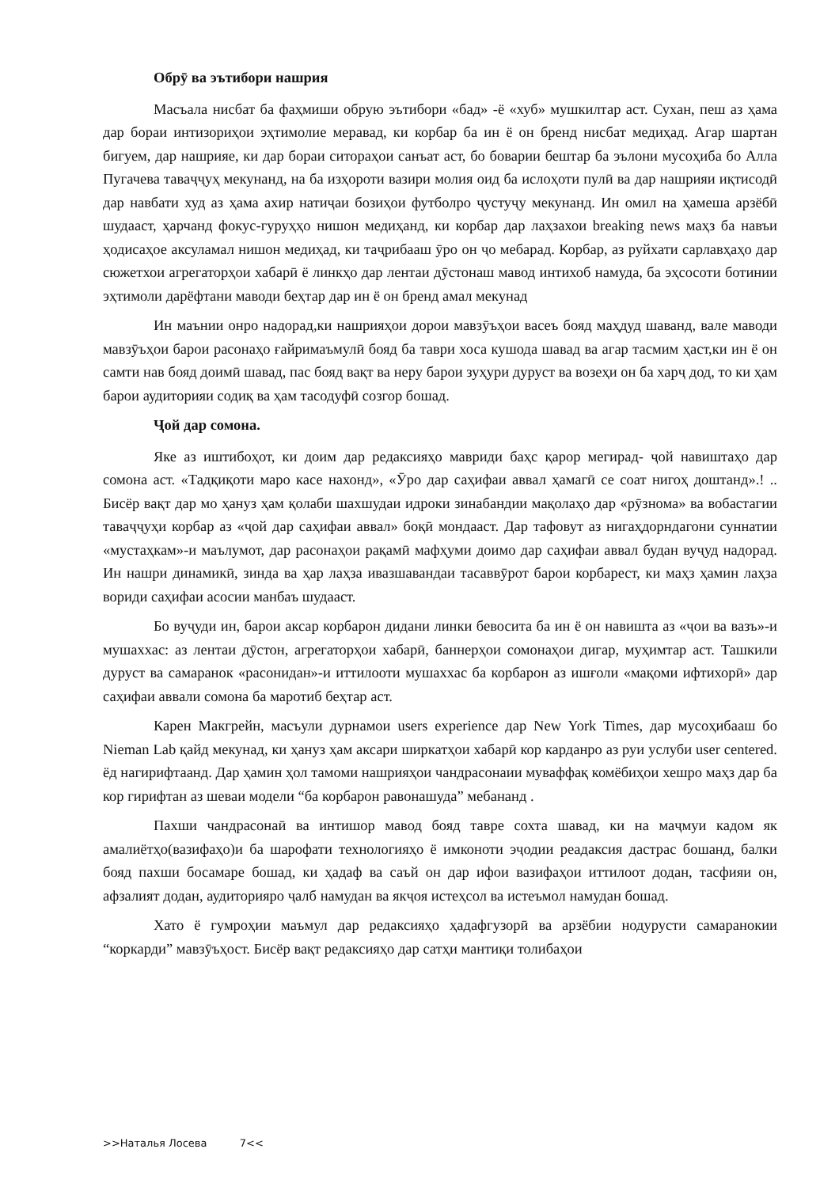Обрӯ ва эътибори нашрия
Масъала нисбат ба фаҳмиши обрую эътибори «бад» -ё «хуб» мушкилтар аст. Сухан, пеш аз ҳама дар бораи интизориҳои эҳтимолие меравад, ки корбар ба ин ё он бренд нисбат медиҳад. Агар шартан бигуем, дар нашрияе, ки дар бораи ситораҳои санъат аст, бо боварии бештар ба эълони мусоҳиба бо Алла Пугачева таваҷҷуҳ мекунанд, на ба изҳороти вазири молия оид ба ислоҳоти пулӣ ва дар нашрияи иқтисодӣ дар навбати худ аз ҳама ахир натиҷаи бозиҳои футболро ҷустуҷу мекунанд. Ин омил на ҳамеша арзёбӣ шудааст, ҳарчанд фокус-гуруҳҳо нишон медиҳанд, ки корбар дар лаҳзахои breaking news маҳз ба навъи ҳодисаҳое аксуламал нишон медиҳад, ки таҷрибааш ӯро он ҷо мебарад. Корбар, аз руйхати сарлавҳаҳо дар сюжетхои агрегаторҳои хабарӣ ё линкҳо дар лентаи дӯстонаш мавод интихоб намуда, ба эҳсосоти ботинии эҳтимоли дарёфтани маводи беҳтар дар ин ё он бренд амал мекунад
Ин маънии онро надорад,ки нашрияҳои дорои мавзӯъҳои васеъ бояд маҳдуд шаванд, вале маводи мавзӯъҳои барои расонаҳо ғайримаъмулӣ бояд ба таври хоса кушода шавад ва агар тасмим ҳаст,ки ин ё он самти нав бояд доимӣ шавад, пас бояд вақт ва неру барои зуҳури дуруст ва возеҳи он ба харҷ дод, то ки ҳам барои аудиторияи содиқ ва ҳам тасодуфӣ созгор бошад.
Ҷой дар сомона.
Яке аз иштибоҳот, ки доим дар редаксияҳо мавриди баҳс қарор мегирад- ҷой навиштаҳо дар сомона аст. «Тадқиқоти маро касе нахонд», «Ӯро дар саҳифаи аввал ҳамагӣ се соат нигоҳ доштанд».! .. Бисёр вақт дар мо ҳануз ҳам қолаби шахшудаи идроки зинабандии мақолаҳо дар «рӯзнома» ва вобастагии таваҷҷуҳи корбар аз «ҷой дар саҳифаи аввал» боқӣ мондааст. Дар тафовут аз нигаҳдорндагони суннатии «мустаҳкам»-и маълумот, дар расонаҳои рақамӣ мафҳуми доимо дар саҳифаи аввал будан вуҷуд надорад. Ин нашри динамикӣ, зинда ва ҳар лаҳза ивазшавандаи тасаввӯрот барои корбарест, ки маҳз ҳамин лаҳза вориди саҳифаи асосии манбаъ шудааст.
Бо вуҷуди ин, барои аксар корбарон дидани линки бевосита ба ин ё он навишта аз «ҷои ва вазъ»-и мушаххас: аз лентаи дӯстон, агрегаторҳои хабарӣ, баннерҳои сомонаҳои дигар, муҳимтар аст. Ташкили дуруст ва самаранок «расонидан»-и иттилооти мушаххас ба корбарон аз ишғоли «мақоми ифтихорӣ» дар саҳифаи аввали сомона ба маротиб беҳтар аст.
Карен Макгрейн, масъули дурнамои users experience дар New York Times, дар мусоҳибааш бо Nieman Lab қайд мекунад, ки ҳануз ҳам аксари ширкатҳои хабарӣ кор карданро аз руи услуби user centered. ёд нагирифтаанд. Дар ҳамин ҳол тамоми нашрияҳои чандрасонаии муваффақ комёбиҳои хешро маҳз дар ба кор гирифтан аз шеваи модели “ба корбарон равонашуда” мебананд .
Пахши чандрасонаӣ ва интишор мавод бояд тавре сохта шавад, ки на маҷмуи кадом як амалиётҳо(вазифаҳо)и ба шарофати технологияҳо ё имконоти эҷодии реадаксия дастрас бошанд, балки бояд пахши босамаре бошад, ки ҳадаф ва саъй он дар ифои вазифаҳои иттилоот додан, тасфияи он, афзалият додан, аудиторияро ҷалб намудан ва якҷоя истеҳсол ва истеъмол намудан бошад.
Хато ё гумроҳии маъмул дар редаксияҳо ҳадафгузорӣ ва арзёбии нодурусти самаранокии “коркарди” мавзӯъҳост. Бисёр вақт редаксияҳо дар сатҳи мантиқи толибаҳои
>>Наталья Лосева 7<<